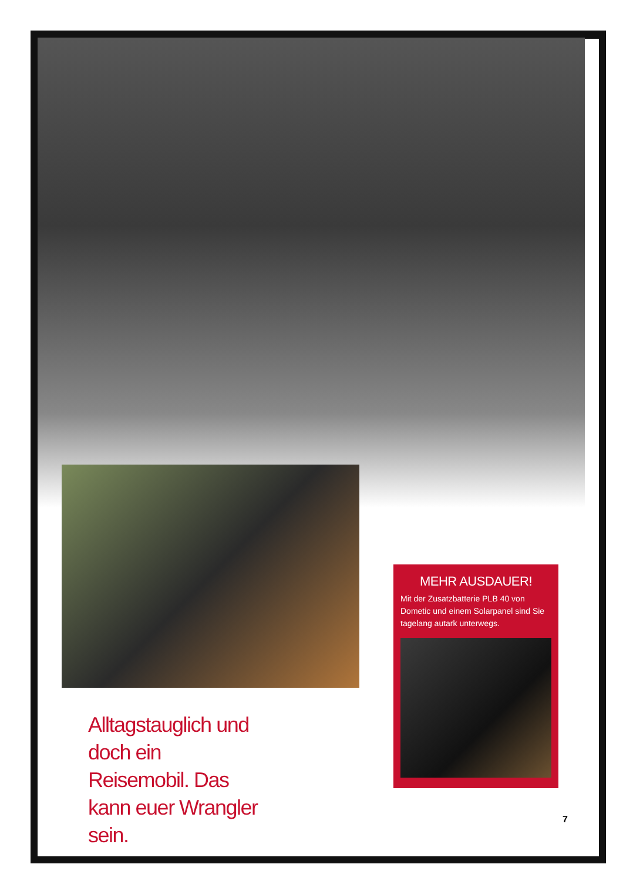Alltagstauglich und doch ein Reisemobil. Das kann euer Wrangler sein.
MEHR AUSDAUER!
Mit der Zusatzbatterie PLB 40 von Dometic und einem Solarpanel sind Sie tagelang autark unterwegs.
7